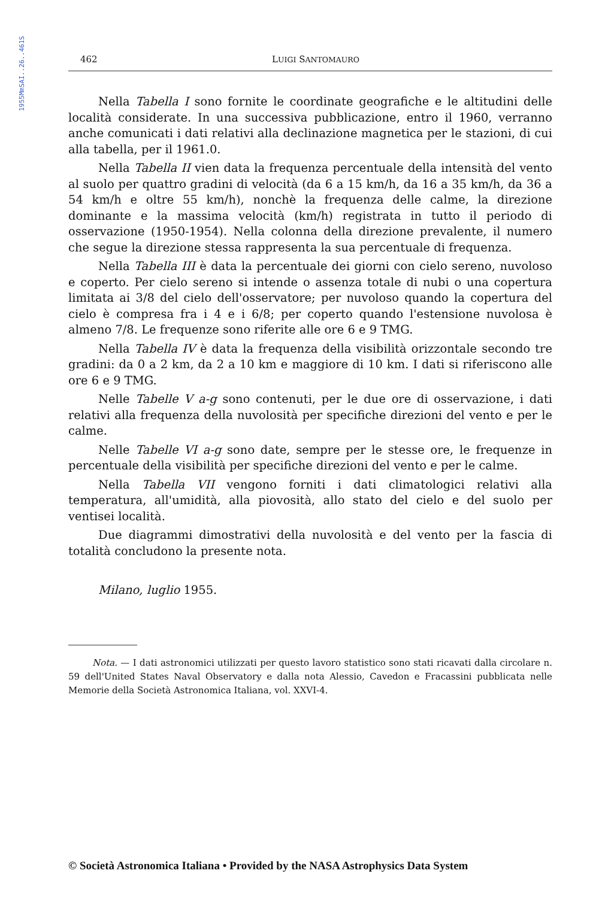1955MmSAI..26..461S
462 LUIGI SANTOMAURO
Nella Tabella I sono fornite le coordinate geografiche e le altitudini delle località considerate. In una successiva pubblicazione, entro il 1960, verranno anche comunicati i dati relativi alla declinazione magnetica per le stazioni, di cui alla tabella, per il 1961.0.
Nella Tabella II vien data la frequenza percentuale della intensità del vento al suolo per quattro gradini di velocità (da 6 a 15 km/h, da 16 a 35 km/h, da 36 a 54 km/h e oltre 55 km/h), nonchè la frequenza delle calme, la direzione dominante e la massima velocità (km/h) registrata in tutto il periodo di osservazione (1950-1954). Nella colonna della direzione prevalente, il numero che segue la direzione stessa rappresenta la sua percentuale di frequenza.
Nella Tabella III è data la percentuale dei giorni con cielo sereno, nuvoloso e coperto. Per cielo sereno si intende o assenza totale di nubi o una copertura limitata ai 3/8 del cielo dell'osservatore; per nuvoloso quando la copertura del cielo è compresa fra i 4 e i 6/8; per coperto quando l'estensione nuvolosa è almeno 7/8. Le frequenze sono riferite alle ore 6 e 9 TMG.
Nella Tabella IV è data la frequenza della visibilità orizzontale secondo tre gradini: da 0 a 2 km, da 2 a 10 km e maggiore di 10 km. I dati si riferiscono alle ore 6 e 9 TMG.
Nelle Tabelle V a-g sono contenuti, per le due ore di osservazione, i dati relativi alla frequenza della nuvolosità per specifiche direzioni del vento e per le calme.
Nelle Tabelle VI a-g sono date, sempre per le stesse ore, le frequenze in percentuale della visibilità per specifiche direzioni del vento e per le calme.
Nella Tabella VII vengono forniti i dati climatologici relativi alla temperatura, all'umidità, alla piovosità, allo stato del cielo e del suolo per ventisei località.
Due diagrammi dimostrativi della nuvolosità e del vento per la fascia di totalità concludono la presente nota.
Milano, luglio 1955.
Nota. — I dati astronomici utilizzati per questo lavoro statistico sono stati ricavati dalla circolare n. 59 dell'United States Naval Observatory e dalla nota Alessio, Cavedon e Fracassini pubblicata nelle Memorie della Società Astronomica Italiana, vol. XXVI-4.
© Società Astronomica Italiana • Provided by the NASA Astrophysics Data System